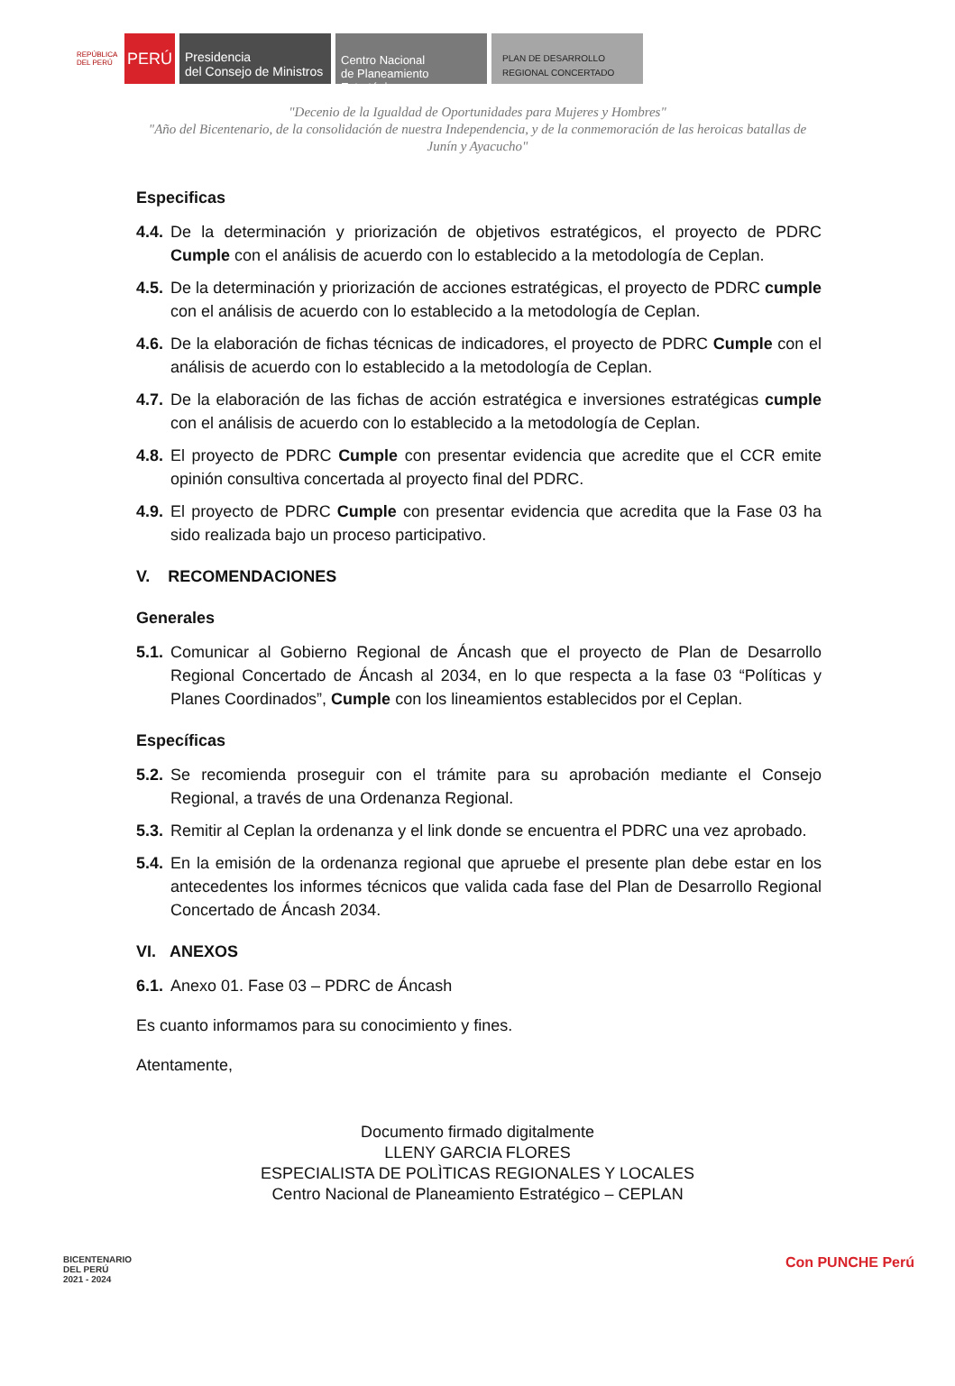REPÚBLICA DEL PERÚ
PERÚ
Presidencia
del Consejo de Ministros
Centro Nacional
de Planeamiento Estratégico
PLAN DE DESARROLLO
REGIONAL CONCERTADO
"Decenio de la Igualdad de Oportunidades para Mujeres y Hombres"
"Año del Bicentenario, de la consolidación de nuestra Independencia, y de la conmemoración de las heroicas batallas de Junín y Ayacucho"
Especificas
4.4. De la determinación y priorización de objetivos estratégicos, el proyecto de PDRC Cumple con el análisis de acuerdo con lo establecido a la metodología de Ceplan.
4.5. De la determinación y priorización de acciones estratégicas, el proyecto de PDRC cumple con el análisis de acuerdo con lo establecido a la metodología de Ceplan.
4.6. De la elaboración de fichas técnicas de indicadores, el proyecto de PDRC Cumple con el análisis de acuerdo con lo establecido a la metodología de Ceplan.
4.7. De la elaboración de las fichas de acción estratégica e inversiones estratégicas cumple con el análisis de acuerdo con lo establecido a la metodología de Ceplan.
4.8. El proyecto de PDRC Cumple con presentar evidencia que acredite que el CCR emite opinión consultiva concertada al proyecto final del PDRC.
4.9. El proyecto de PDRC Cumple con presentar evidencia que acredita que la Fase 03 ha sido realizada bajo un proceso participativo.
V. RECOMENDACIONES
Generales
5.1. Comunicar al Gobierno Regional de Áncash que el proyecto de Plan de Desarrollo Regional Concertado de Áncash al 2034, en lo que respecta a la fase 03 “Políticas y Planes Coordinados”, Cumple con los lineamientos establecidos por el Ceplan.
Específicas
5.2. Se recomienda proseguir con el trámite para su aprobación mediante el Consejo Regional, a través de una Ordenanza Regional.
5.3. Remitir al Ceplan la ordenanza y el link donde se encuentra el PDRC una vez aprobado.
5.4. En la emisión de la ordenanza regional que apruebe el presente plan debe estar en los antecedentes los informes técnicos que valida cada fase del Plan de Desarrollo Regional Concertado de Áncash 2034.
VI. ANEXOS
6.1. Anexo 01. Fase 03 – PDRC de Áncash
Es cuanto informamos para su conocimiento y fines.
Atentamente,
Documento firmado digitalmente
LLENY GARCIA FLORES
ESPECIALISTA DE POLÌTICAS REGIONALES Y LOCALES
Centro Nacional de Planeamiento Estratégico – CEPLAN
BICENTENARIO
DEL PERÚ
2021 - 2024
Con PUNCHE Perú